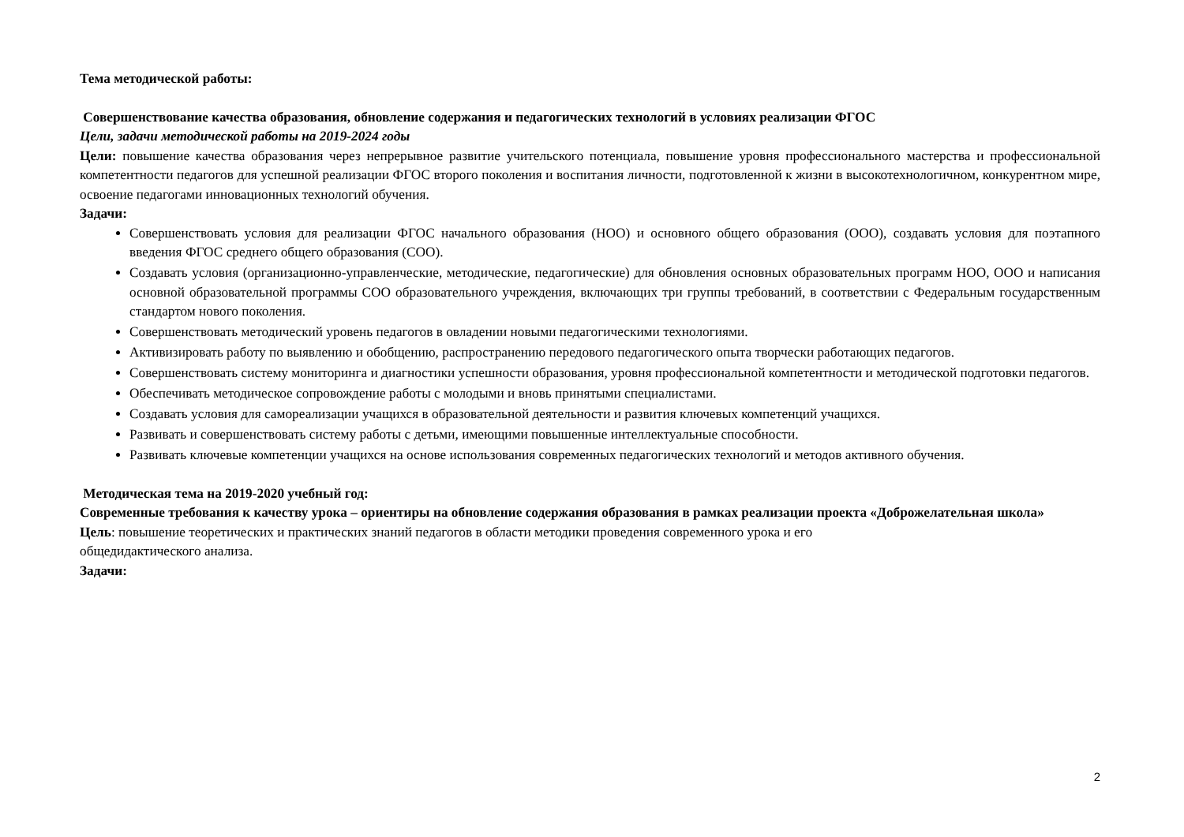Тема методической работы:
Совершенствование качества образования, обновление содержания и педагогических технологий в условиях реализации ФГОС
Цели, задачи методической работы на 2019-2024 годы
Цели: повышение качества образования через непрерывное развитие учительского потенциала, повышение уровня профессионального мастерства и профессиональной компетентности педагогов для успешной реализации ФГОС второго поколения и воспитания личности, подготовленной к жизни в высокотехнологичном, конкурентном мире, освоение педагогами инновационных технологий обучения.
Задачи:
Совершенствовать условия для реализации ФГОС начального образования (НОО) и основного общего образования (ООО), создавать условия для поэтапного введения ФГОС среднего общего образования (СОО).
Создавать условия (организационно-управленческие, методические, педагогические) для обновления основных образовательных программ НОО, ООО и написания основной образовательной программы СОО образовательного учреждения, включающих три группы требований, в соответствии с Федеральным государственным стандартом нового поколения.
Совершенствовать методический уровень педагогов в овладении новыми педагогическими технологиями.
Активизировать работу по выявлению и обобщению, распространению передового педагогического опыта творчески работающих педагогов.
Совершенствовать систему мониторинга и диагностики успешности образования, уровня профессиональной компетентности и методической подготовки педагогов.
Обеспечивать методическое сопровождение работы с молодыми и вновь принятыми специалистами.
Создавать условия для самореализации учащихся в образовательной деятельности и развития ключевых компетенций учащихся.
Развивать и совершенствовать систему работы с детьми, имеющими повышенные интеллектуальные способности.
Развивать ключевые компетенции учащихся на основе использования современных педагогических технологий и методов активного обучения.
Методическая тема на 2019-2020 учебный год:
Современные требования к качеству урока – ориентиры на обновление содержания образования в рамках реализации проекта «Доброжелательная школа»
Цель: повышение теоретических и практических знаний педагогов в области методики проведения современного урока и его
общедидактического анализа.
Задачи:
2